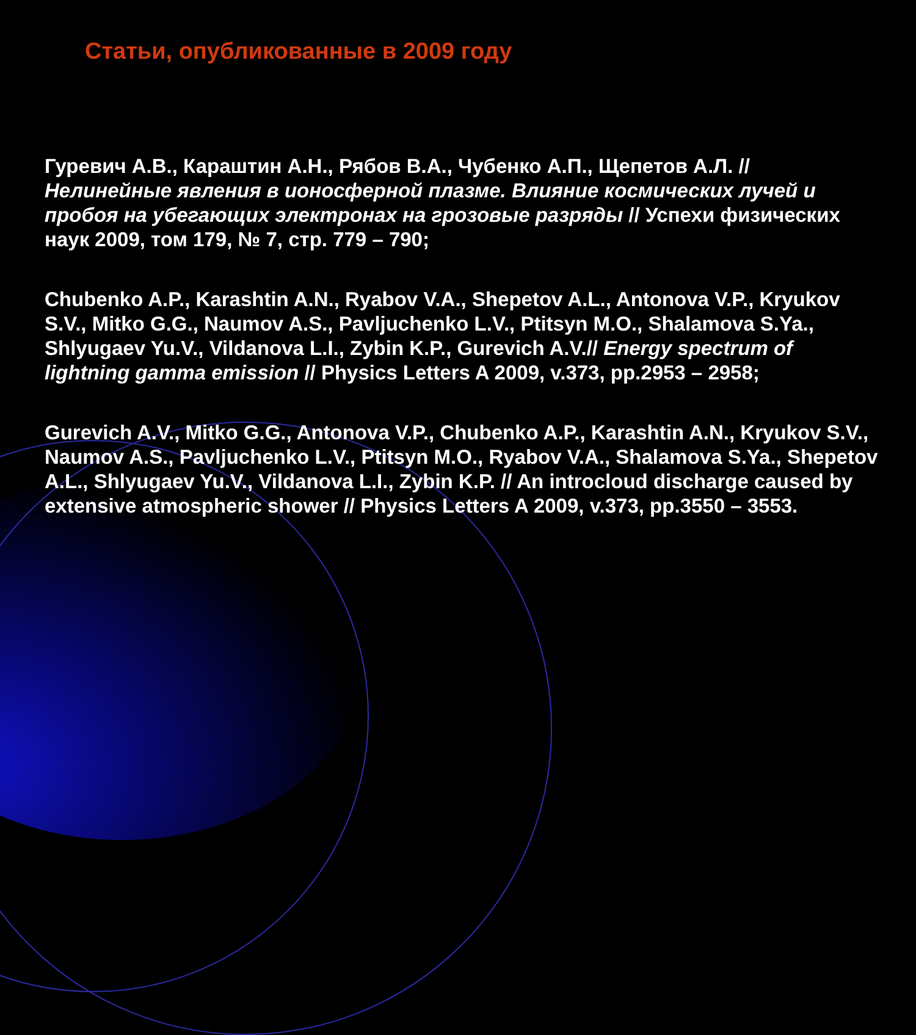Статьи, опубликованные в 2009 году
Гуревич А.В., Караштин А.Н., Рябов В.А., Чубенко А.П., Щепетов А.Л. // Нелинейные явления в ионосферной плазме. Влияние космических лучей и пробоя на убегающих электронах на грозовые разряды // Успехи физических наук 2009, том 179, № 7, стр. 779 – 790;
Chubenko A.P., Karashtin A.N., Ryabov V.A., Shepetov A.L., Antonova V.P., Kryukov S.V., Mitko G.G., Naumov A.S., Pavljuchenko L.V., Ptitsyn M.O., Shalamova S.Ya., Shlyugaev Yu.V., Vildanova L.I., Zybin K.P., Gurevich A.V.// Energy spectrum of lightning gamma emission // Physics Letters A 2009, v.373, pp.2953 – 2958;
Gurevich A.V., Mitko G.G., Antonova V.P., Chubenko A.P., Karashtin A.N., Kryukov S.V., Naumov A.S., Pavljuchenko L.V., Ptitsyn M.O., Ryabov V.A., Shalamova S.Ya., Shepetov A.L., Shlyugaev Yu.V., Vildanova L.I., Zybin K.P. // An introcloud discharge caused by extensive atmospheric shower // Physics Letters A 2009, v.373, pp.3550 – 3553.